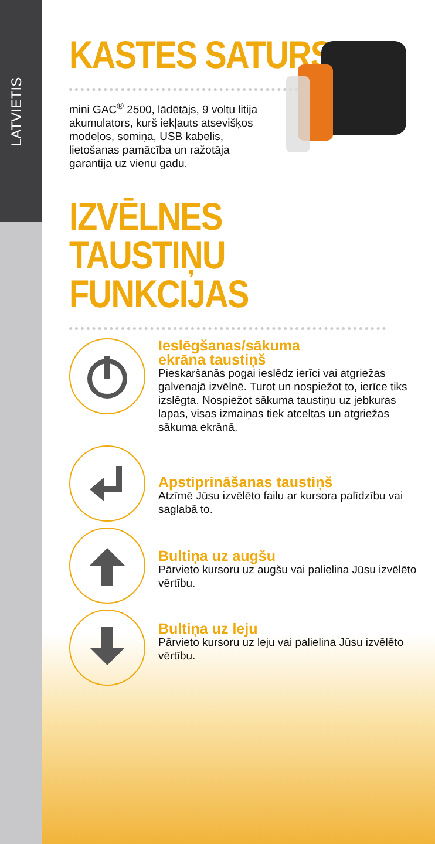LATVIETIS
KASTES SATURS
mini GAC<sup>®</sup> 2500, lādētājs, 9 voltu litija akumulators, kurš iekļauts atsevišķos modeļos, somiņa, USB kabelis, lietošanas pamācība un ražotāja garantija uz vienu gadu.
IZVĒLNES
TAUSTIŅU FUNKCIJAS
Ieslēgšanas/sākuma
ekrāna taustiņš
Pieskaršanās pogai ieslēdz ierīci vai atgriežas galvenajā izvēlnē. Turot un nospiežot to, ierīce tiks izslēgta. Nospiežot sākuma taustiņu uz jebkuras lapas, visas izmaiņas tiek atceltas un atgriežas sākuma ekrānā.
Apstiprināšanas taustiņš
Atzīmē Jūsu izvēlēto failu ar kursora palīdzību vai saglabā to.
Bultiņa uz augšu
Pārvieto kursoru uz augšu vai palielina Jūsu izvēlēto vērtību.
Bultiņa uz leju
Pārvieto kursoru uz leju vai palielina Jūsu izvēlēto vērtību.